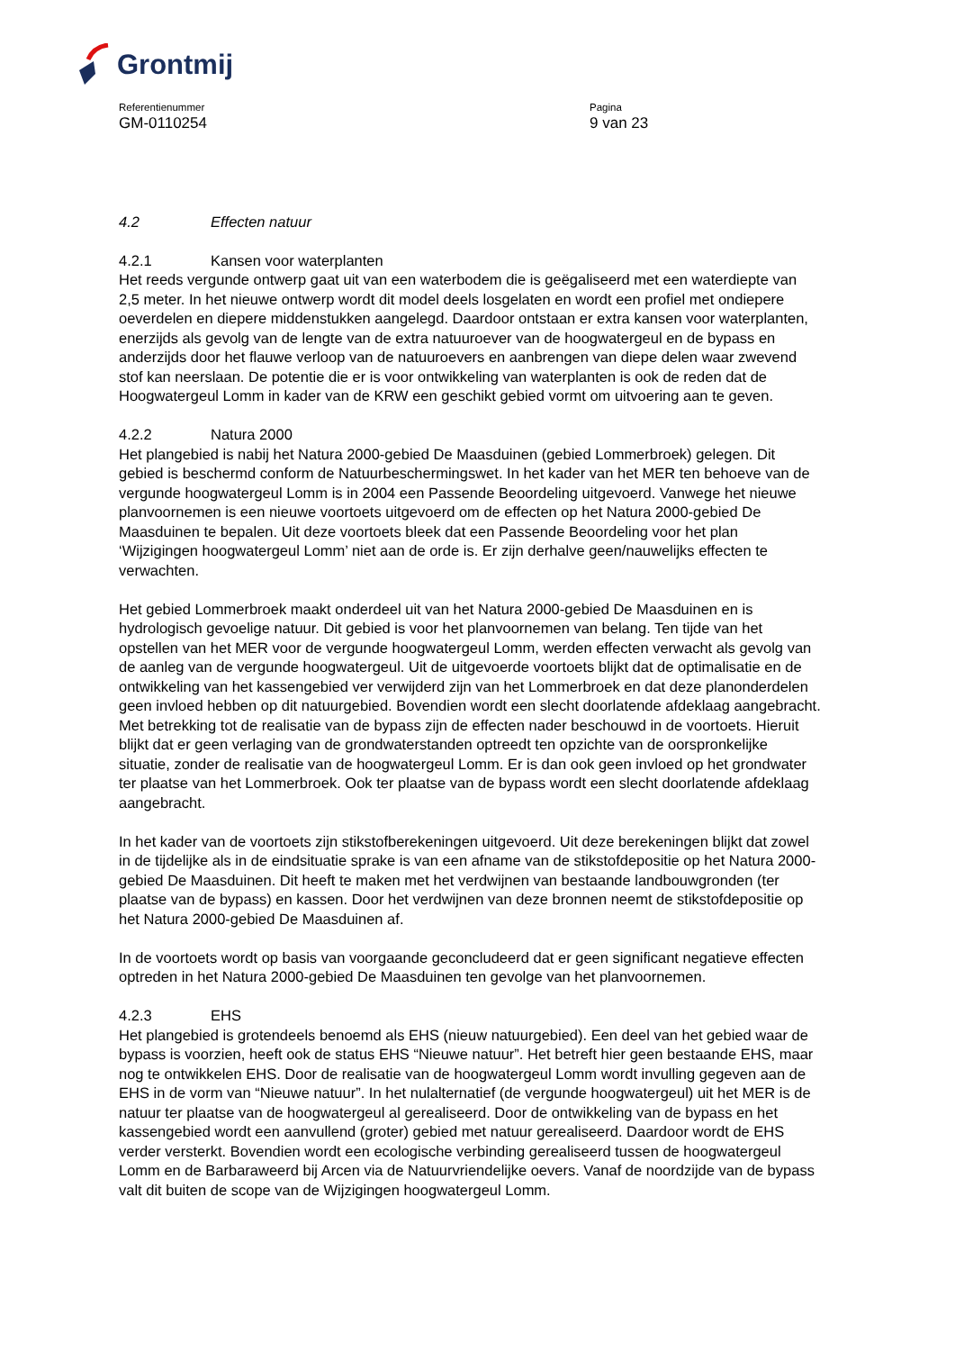Grontmij
Referentienummer
GM-0110254
Pagina
9 van 23
4.2 Effecten natuur
4.2.1 Kansen voor waterplanten
Het reeds vergunde ontwerp gaat uit van een waterbodem die is geëgaliseerd met een waterdiepte van 2,5 meter. In het nieuwe ontwerp wordt dit model deels losgelaten en wordt een profiel met ondiepere oeverdelen en diepere middenstukken aangelegd. Daardoor ontstaan er extra kansen voor waterplanten, enerzijds als gevolg van de lengte van de extra natuuroever van de hoogwatergeul en de bypass en anderzijds door het flauwe verloop van de natuuroevers en aanbrengen van diepe delen waar zwevend stof kan neerslaan. De potentie die er is voor ontwikkeling van waterplanten is ook de reden dat de Hoogwatergeul Lomm in kader van de KRW een geschikt gebied vormt om uitvoering aan te geven.
4.2.2 Natura 2000
Het plangebied is nabij het Natura 2000-gebied De Maasduinen (gebied Lommerbroek) gelegen. Dit gebied is beschermd conform de Natuurbeschermingswet. In het kader van het MER ten behoeve van de vergunde hoogwatergeul Lomm is in 2004 een Passende Beoordeling uitgevoerd. Vanwege het nieuwe planvoornemen is een nieuwe voortoets uitgevoerd om de effecten op het Natura 2000-gebied De Maasduinen te bepalen. Uit deze voortoets bleek dat een Passende Beoordeling voor het plan ‘Wijzigingen hoogwatergeul Lomm’ niet aan de orde is. Er zijn derhalve geen/nauwelijks effecten te verwachten.
Het gebied Lommerbroek maakt onderdeel uit van het Natura 2000-gebied De Maasduinen en is hydrologisch gevoelige natuur. Dit gebied is voor het planvoornemen van belang. Ten tijde van het opstellen van het MER voor de vergunde hoogwatergeul Lomm, werden effecten verwacht als gevolg van de aanleg van de vergunde hoogwatergeul. Uit de uitgevoerde voortoets blijkt dat de optimalisatie en de ontwikkeling van het kassengebied ver verwijderd zijn van het Lommerbroek en dat deze planonderdelen geen invloed hebben op dit natuurgebied. Bovendien wordt een slecht doorlatende afdeklaag aangebracht. Met betrekking tot de realisatie van de bypass zijn de effecten nader beschouwd in de voortoets. Hieruit blijkt dat er geen verlaging van de grondwaterstanden optreedt ten opzichte van de oorspronkelijke situatie, zonder de realisatie van de hoogwatergeul Lomm. Er is dan ook geen invloed op het grondwater ter plaatse van het Lommerbroek. Ook ter plaatse van de bypass wordt een slecht doorlatende afdeklaag aangebracht.
In het kader van de voortoets zijn stikstofberekeningen uitgevoerd. Uit deze berekeningen blijkt dat zowel in de tijdelijke als in de eindsituatie sprake is van een afname van de stikstofdepositie op het Natura 2000-gebied De Maasduinen. Dit heeft te maken met het verdwijnen van bestaande landbouwgronden (ter plaatse van de bypass) en kassen. Door het verdwijnen van deze bronnen neemt de stikstofdepositie op het Natura 2000-gebied De Maasduinen af.
In de voortoets wordt op basis van voorgaande geconcludeerd dat er geen significant negatieve effecten optreden in het Natura 2000-gebied De Maasduinen ten gevolge van het planvoornemen.
4.2.3 EHS
Het plangebied is grotendeels benoemd als EHS (nieuw natuurgebied). Een deel van het gebied waar de bypass is voorzien, heeft ook de status EHS “Nieuwe natuur”. Het betreft hier geen bestaande EHS, maar nog te ontwikkelen EHS. Door de realisatie van de hoogwatergeul Lomm wordt invulling gegeven aan de EHS in de vorm van “Nieuwe natuur”. In het nulalternatief (de vergunde hoogwatergeul) uit het MER is de natuur ter plaatse van de hoogwatergeul al gerealiseerd. Door de ontwikkeling van de bypass en het kassengebied wordt een aanvullend (groter) gebied met natuur gerealiseerd. Daardoor wordt de EHS verder versterkt. Bovendien wordt een ecologische verbinding gerealiseerd tussen de hoogwatergeul Lomm en de Barbaraweerd bij Arcen via de Natuurvriendelijke oevers. Vanaf de noordzijde van de bypass valt dit buiten de scope van de Wijzigingen hoogwatergeul Lomm.